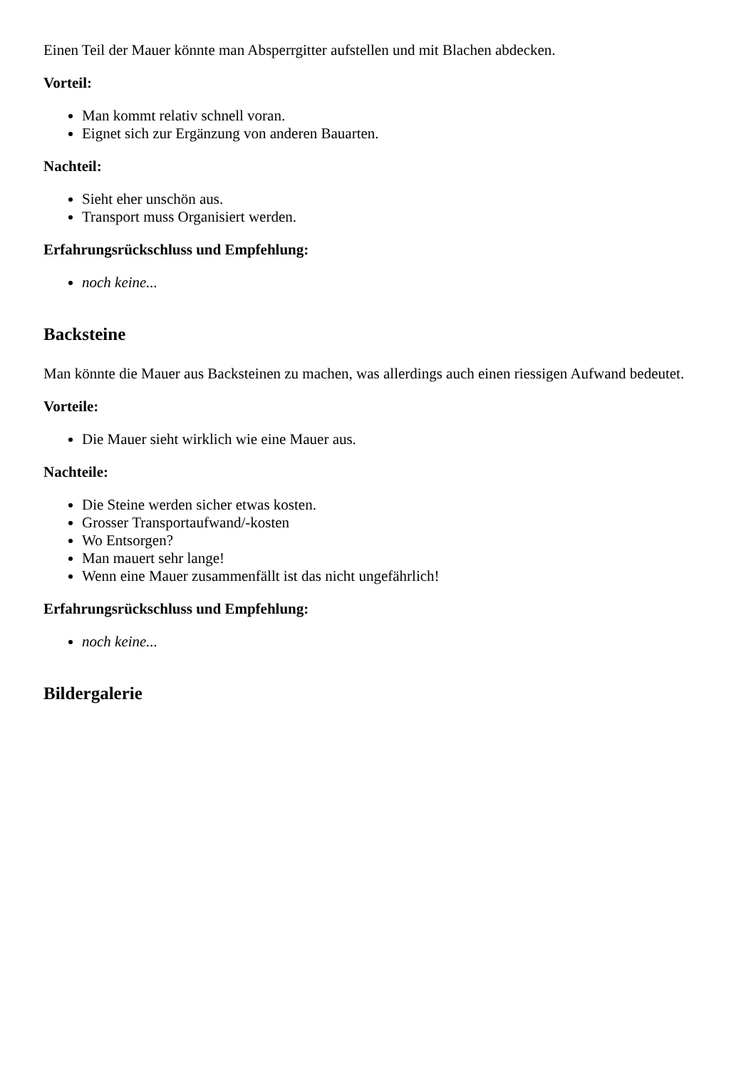Einen Teil der Mauer könnte man Absperrgitter aufstellen und mit Blachen abdecken.
Vorteil:
Man kommt relativ schnell voran.
Eignet sich zur Ergänzung von anderen Bauarten.
Nachteil:
Sieht eher unschön aus.
Transport muss Organisiert werden.
Erfahrungsrückschluss und Empfehlung:
noch keine...
Backsteine
Man könnte die Mauer aus Backsteinen zu machen, was allerdings auch einen riessigen Aufwand bedeutet.
Vorteile:
Die Mauer sieht wirklich wie eine Mauer aus.
Nachteile:
Die Steine werden sicher etwas kosten.
Grosser Transportaufwand/-kosten
Wo Entsorgen?
Man mauert sehr lange!
Wenn eine Mauer zusammenfällt ist das nicht ungefährlich!
Erfahrungsrückschluss und Empfehlung:
noch keine...
Bildergalerie